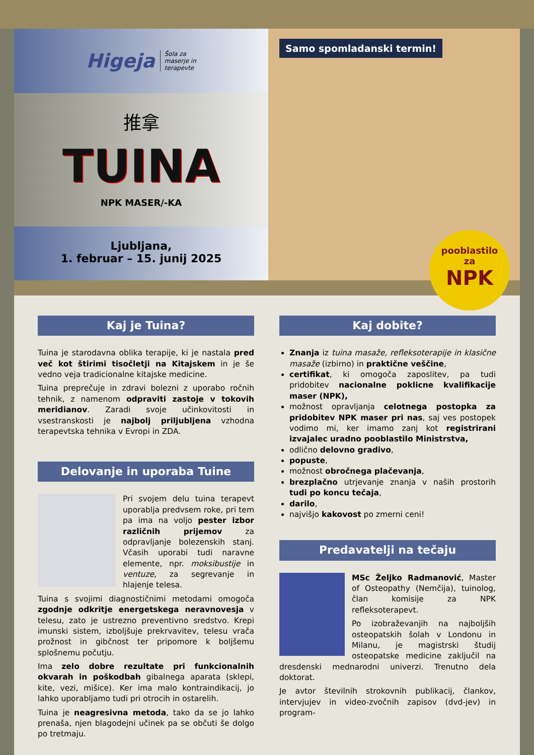Higeja Šola za
maserje in
terapevte
推拿
TUINA
NPK MASER/-KA
Ljubljana,
1. februar – 15. junij 2025
Samo spomladanski termin!
pooblastilo
za
NPK
Kaj je Tuina?
Tuina je starodavna oblika terapije, ki je nastala pred več kot štirimi tisočletji na Kitajskem in je še vedno veja tradicionalne kitajske medicine.
Tuina preprečuje in zdravi bolezni z uporabo ročnih tehnik, z namenom odpraviti zastoje v tokovih meridianov. Zaradi svoje učinkovitosti in vsestranskosti je najbolj priljubljena vzhodna terapevtska tehnika v Evropi in ZDA.
Delovanje in uporaba Tuine
Pri svojem delu tuina terapevt uporablja predvsem roke, pri tem pa ima na voljo pester izbor različnih prijemov za odpravljanje bolezenskih stanj. Včasih uporabi tudi naravne elemente, npr. moksibustije in ventuze, za segrevanje in hlajenje telesa.
Tuina s svojimi diagnostičnimi metodami omogoča zgodnje odkritje energetskega neravnovesja v telesu, zato je ustrezno preventivno sredstvo. Krepi imunski sistem, izboljšuje prekrvavitev, telesu vrača prožnost in gibčnost ter pripomore k boljšemu splošnemu počutju.
Ima zelo dobre rezultate pri funkcionalnih okvarah in poškodbah gibalnega aparata (sklepi, kite, vezi, mišice). Ker ima malo kontraindikacij, jo lahko uporabljamo tudi pri otrocih in ostarelih.
Tuina je neagresivna metoda, tako da se jo lahko prenaša, njen blagodejni učinek pa se občuti še dolgo po tretmaju.
Kaj dobite?
Znanja iz tuina masaže, refleksoterapije in klasične masaže (izbirno) in praktične veščine,
certifikat, ki omogoča zaposlitev, pa tudi pridobitev nacionalne poklicne kvalifikacije maser (NPK),
možnost opravljanja celotnega postopka za pridobitev NPK maser pri nas, saj ves postopek vodimo mi, ker imamo zanj kot registrirani izvajalec uradno pooblastilo Ministrstva,
odlično delovno gradivo,
popuste,
možnost obročnega plačevanja,
brezplačno utrjevanje znanja v naših prostorih tudi po koncu tečaja,
darilo,
najvišjo kakovost po zmerni ceni!
Predavatelji na tečaju
MSc Željko Radmanović, Master of Osteopathy (Nemčija), tuinolog, član komisije za NPK refleksoterapevt.
Po izobraževanjih na najboljših osteopatskih šolah v Londonu in Milanu, je magistrski študij osteopatske medicine zaključil na dresdenski mednarodni univerzi. Trenutno dela doktorat.
Je avtor številnih strokovnih publikacij, člankov, intervjujev in video-zvočnih zapisov (dvd-jev) in program-